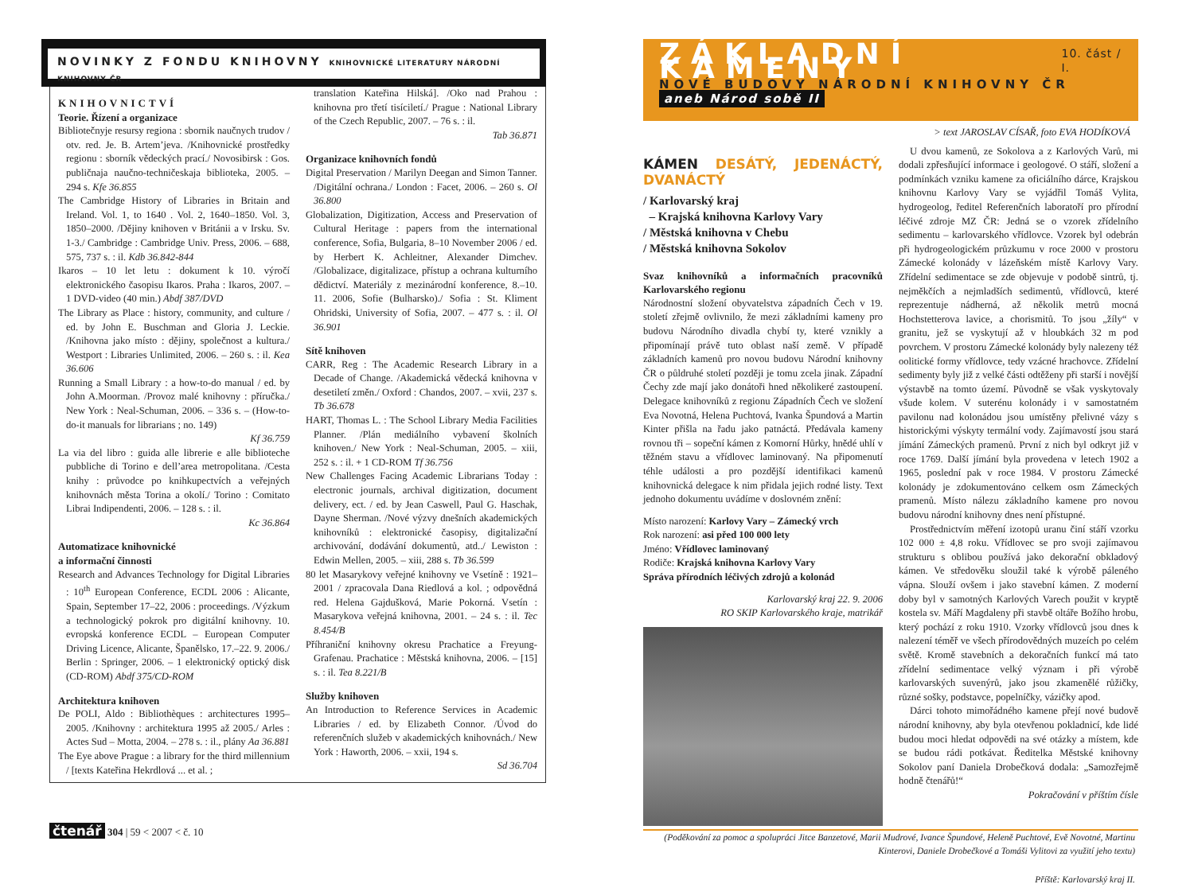NOVINKY Z FONDU KNIHOVNY KNIHOVNICKÉ LITERATURY NÁRODNÍ KNIHOVNY ČR
KNIHOVNICTVÍ
Teorie. Řízení a organizace
Bibliotečnyje resursy regiona : sbornik naučnych trudov / otv. red. Je. B. Artem’jeva. /Knihovnické prostředky regionu : sborník vědeckých prací./ Novosibirsk : Gos. publičnaja naučno-techničeskaja biblioteka, 2005. – 294 s. Kfe 36.855
The Cambridge History of Libraries in Britain and Ireland. Vol. 1, to 1640 . Vol. 2, 1640–1850. Vol. 3, 1850–2000. /Dějiny knihoven v Británii a v Irsku. Sv. 1-3./ Cambridge : Cambridge Univ. Press, 2006. – 688, 575, 737 s. : il. Kdb 36.842-844
Ikaros – 10 let letu : dokument k 10. výročí elektronického časopisu Ikaros. Praha : Ikaros, 2007. – 1 DVD-video (40 min.) Abdf 387/DVD
The Library as Place : history, community, and culture / ed. by John E. Buschman and Gloria J. Leckie. /Knihovna jako místo : dějiny, společnost a kultura./ Westport : Libraries Unlimited, 2006. – 260 s. : il. Kea 36.606
Running a Small Library : a how-to-do manual / ed. by John A.Moorman. /Provoz malé knihovny : příručka./ New York : Neal-Schuman, 2006. – 336 s. – (How-to-do-it manuals for librarians ; no. 149)
Kf 36.759
La via del libro : guida alle librerie e alle biblioteche pubbliche di Torino e dell’area metropolitana. /Cesta knihy : průvodce po knihkupectvích a veřejných knihovnách města Torina a okolí./ Torino : Comitato Librai Indipendenti, 2006. – 128 s. : il.
Kc 36.864
Automatizace knihovnické
a informační činnosti
Research and Advances Technology for Digital Libraries : 10<sup>th</sup> European Conference, ECDL 2006 : Alicante, Spain, September 17–22, 2006 : proceedings. /Výzkum a technologický pokrok pro digitální knihovny. 10. evropská konference ECDL – European Computer Driving Licence, Alicante, Španělsko, 17.–22. 9. 2006./ Berlin : Springer, 2006. – 1 elektronický optický disk (CD-ROM) Abdf 375/CD-ROM
Architektura knihoven
De POLI, Aldo : Bibliothèques : architectures 1995–2005. /Knihovny : architektura 1995 až 2005./ Arles : Actes Sud – Motta, 2004. – 278 s. : il., plány Aa 36.881
The Eye above Prague : a library for the third millennium / [texts Kateřina Hekrdlová ... et al. ;
translation Kateřina Hilská]. /Oko nad Prahou : knihovna pro třetí tisíciletí./ Prague : National Library of the Czech Republic, 2007. – 76 s. : il.
Tab 36.871
Organizace knihovních fondů
Digital Preservation / Marilyn Deegan and Simon Tanner. /Digitální ochrana./ London : Facet, 2006. – 260 s. Ol 36.800
Globalization, Digitization, Access and Preservation of Cultural Heritage : papers from the international conference, Sofia, Bulgaria, 8–10 November 2006 / ed. by Herbert K. Achleitner, Alexander Dimchev. /Globalizace, digitalizace, přístup a ochrana kulturního dědictví. Materiály z mezinárodní konference, 8.–10. 11. 2006, Sofie (Bulharsko)./ Sofia : St. Kliment Ohridski, University of Sofia, 2007. – 477 s. : il. Ol 36.901
Sítě knihoven
CARR, Reg : The Academic Research Library in a Decade of Change. /Akademická vědecká knihovna v desetiletí změn./ Oxford : Chandos, 2007. – xvii, 237 s. Tb 36.678
HART, Thomas L. : The School Library Media Facilities Planner. /Plán mediálního vybavení školních knihoven./ New York : Neal-Schuman, 2005. – xiii, 252 s. : il. + 1 CD-ROM Tf 36.756
New Challenges Facing Academic Librarians Today : electronic journals, archival digitization, document delivery, ect. / ed. by Jean Caswell, Paul G. Haschak, Dayne Sherman. /Nové výzvy dnešních akademických knihovníků : elektronické časopisy, digitalizační archivování, dodávání dokumentů, atd../ Lewiston : Edwin Mellen, 2005. – xiii, 288 s. Tb 36.599
80 let Masarykovy veřejné knihovny ve Vsetíně : 1921–2001 / zpracovala Dana Riedlová a kol. ; odpovědná red. Helena Gajdušková, Marie Pokorná. Vsetín : Masarykova veřejná knihovna, 2001. – 24 s. : il. Tec 8.454/B
Příhraniční knihovny okresu Prachatice a Freyung-Grafenau. Prachatice : Městská knihovna, 2006. – [15] s. : il. Tea 8.221/B
Služby knihoven
An Introduction to Reference Services in Academic Libraries / ed. by Elizabeth Connor. /Úvod do referenčních služeb v akademických knihovnách./ New York : Haworth, 2006. – xxii, 194 s.
Sd 36.704
čtenář 304 | 59 < 2007 < č. 10
ZÁKLADNÍ KAMENY 10. část / I.
NOVÉ BUDOVY NÁRODNÍ KNIHOVNY ČR aneb Národ sobě II
> text JAROSLAV CÍSAŘ, foto EVA HODÍKOVÁ
KÁMEN DESÁTÝ, JEDENÁCTÝ, DVANÁCTÝ
/ Karlovarský kraj
– Krajská knihovna Karlovy Vary
/ Městská knihovna v Chebu
/ Městská knihovna Sokolov
Svaz knihovníků a informačních pracovníků Karlovarského regionu
Národnostní složení obyvatelstva západních Čech v 19. století zřejmě ovlivnilo, že mezi základními kameny pro budovu Národního divadla chybí ty, které vznikly a připomínají právě tuto oblast naší země. V případě základních kamenů pro novou budovu Národní knihovny ČR o půldruhé století později je tomu zcela jinak. Západní Čechy zde mají jako donátoři hned několikeré zastoupení. Delegace knihovníků z regionu Západních Čech ve složení Eva Novotná, Helena Puchtová, Ivanka Špundová a Martin Kinter přišla na řadu jako patnáctá. Předávala kameny rovnou tři – sopeční kámen z Komorní Hůrky, hnědé uhlí v těžném stavu a vřídlovec laminovaný. Na připomenutí téhle události a pro pozdější identifikaci kamenů knihovnická delegace k nim přidala jejich rodné listy. Text jednoho dokumentu uvádíme v doslovném znění:
Místo narození: Karlovy Vary – Zámecký vrch
Rok narození: asi před 100 000 lety
Jméno: Vřídlovec laminovaný
Rodiče: Krajská knihovna Karlovy Vary
Správa přírodních léčivých zdrojů a kolonád
Karlovarský kraj 22. 9. 2006
RO SKIP Karlovarského kraje, matrikář
U dvou kamenů, ze Sokolova a z Karlových Varů, mi dodali zpřesňující informace i geologové. O stáří, složení a podmínkách vzniku kamene za oficiálního dárce, Krajskou knihovnu Karlovy Vary se vyjádřil Tomáš Vylita, hydrogeolog, ředitel Referenčních laboratoří pro přírodní léčivé zdroje MZ ČR: Jedná se o vzorek zřídelního sedimentu – karlovarského vřídlovce. Vzorek byl odebrán při hydrogeologickém průzkumu v roce 2000 v prostoru Zámecké kolonády v lázeňském místě Karlovy Vary. Zřídelní sedimentace se zde objevuje v podobě sintrů, tj. nejměkčích a nejmladších sedimentů, vřídlovců, které reprezentuje nádherná, až několik metrů mocná Hochstetterova lavice, a chorismitů. To jsou „žíly“ v granitu, jež se vyskytují až v hloubkách 32 m pod povrchem. V prostoru Zámecké kolonády byly nalezeny též oolitické formy vřídlovce, tedy vzácné hrachovce. Zřídelní sedimenty byly již z velké části odtěženy při starší i novější výstavbě na tomto území. Původně se však vyskytovaly všude kolem. V suterénu kolonády i v samostatném pavilonu nad kolonádou jsou umístěny přelivné vázy s historickými výskyty termální vody. Zajímavostí jsou stará jímání Zámeckých pramenů. První z nich byl odkryt již v roce 1769. Další jímání byla provedena v letech 1902 a 1965, poslední pak v roce 1984. V prostoru Zámecké kolonády je zdokumentováno celkem osm Zámeckých pramenů. Místo nálezu základního kamene pro novou budovu národní knihovny dnes není přístupné.
Prostřednictvím měření izotopů uranu činí stáří vzorku 102 000 ± 4,8 roku. Vřídlovec se pro svoji zajímavou strukturu s oblibou používá jako dekorační obkladový kámen. Ve středověku sloužil také k výrobě páleného vápna. Slouží ovšem i jako stavební kámen. Z moderní doby byl v samotných Karlových Varech použit v kryptě kostela sv. Máří Magdaleny při stavbě oltáře Božího hrobu, který pochází z roku 1910. Vzorky vřídlovců jsou dnes k nalezení téměř ve všech přírodovědných muzeích po celém světě. Kromě stavebních a dekoračních funkcí má tato zřídelní sedimentace velký význam i při výrobě karlovarských suvenýrů, jako jsou zkamenělé růžičky, různé sošky, podstavce, popelníčky, vázičky apod.
Dárci tohoto mimořádného kamene přejí nové budově národní knihovny, aby byla otevřenou pokladnicí, kde lidé budou moci hledat odpovědi na své otázky a místem, kde se budou rádi potkávat. Ředitelka Městské knihovny Sokolov paní Daniela Drobečková dodala: „Samozřejmě hodně čtenářů!“
Pokračování v příštím čísle
(Poděkování za pomoc a spolupráci Jitce Banzetové, Marii Mudrové, Ivance Špundové, Heleně Puchtové, Evě Novotné, Martinu Kinterovi, Daniele Drobečkové a Tomáši Vylitovi za využití jeho textu)
Příště: Karlovarský kraj II.